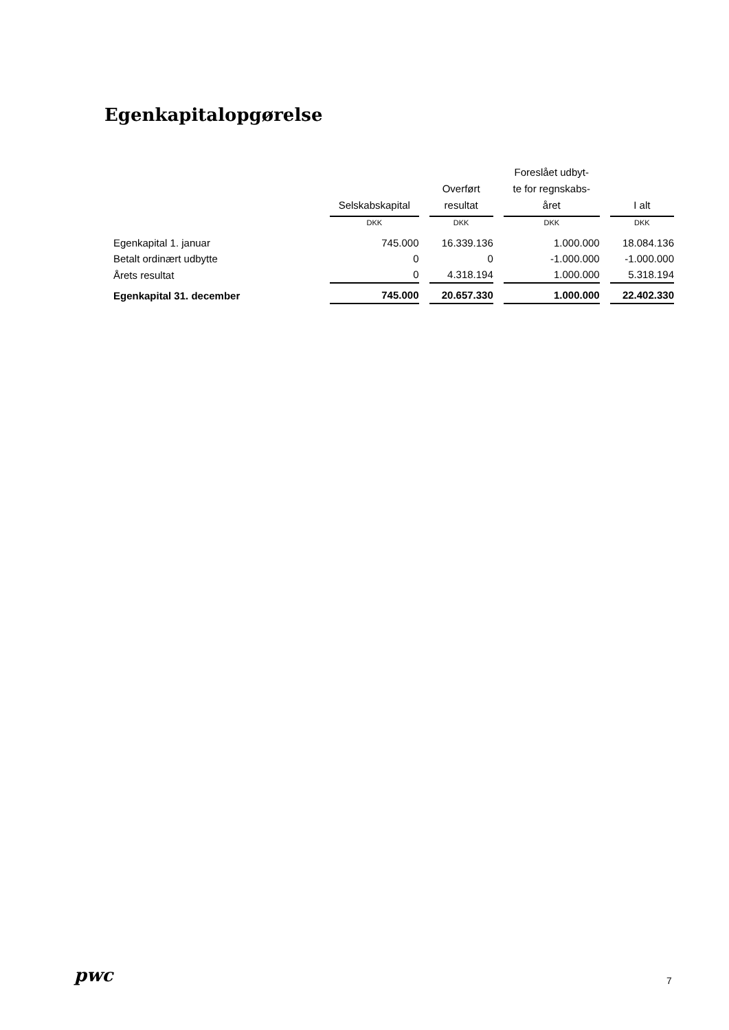Egenkapitalopgørelse
| | Selskabskapital | Overført resultat | Foreslået udbyt- te for regnskabs- året | I alt |
| --- | --- | --- | --- | --- |
| | DKK | DKK | DKK | DKK |
| Egenkapital 1. januar | 745.000 | 16.339.136 | 1.000.000 | 18.084.136 |
| Betalt ordinært udbytte | 0 | 0 | -1.000.000 | -1.000.000 |
| Årets resultat | 0 | 4.318.194 | 1.000.000 | 5.318.194 |
| Egenkapital 31. december | 745.000 | 20.657.330 | 1.000.000 | 22.402.330 |
pwc 7